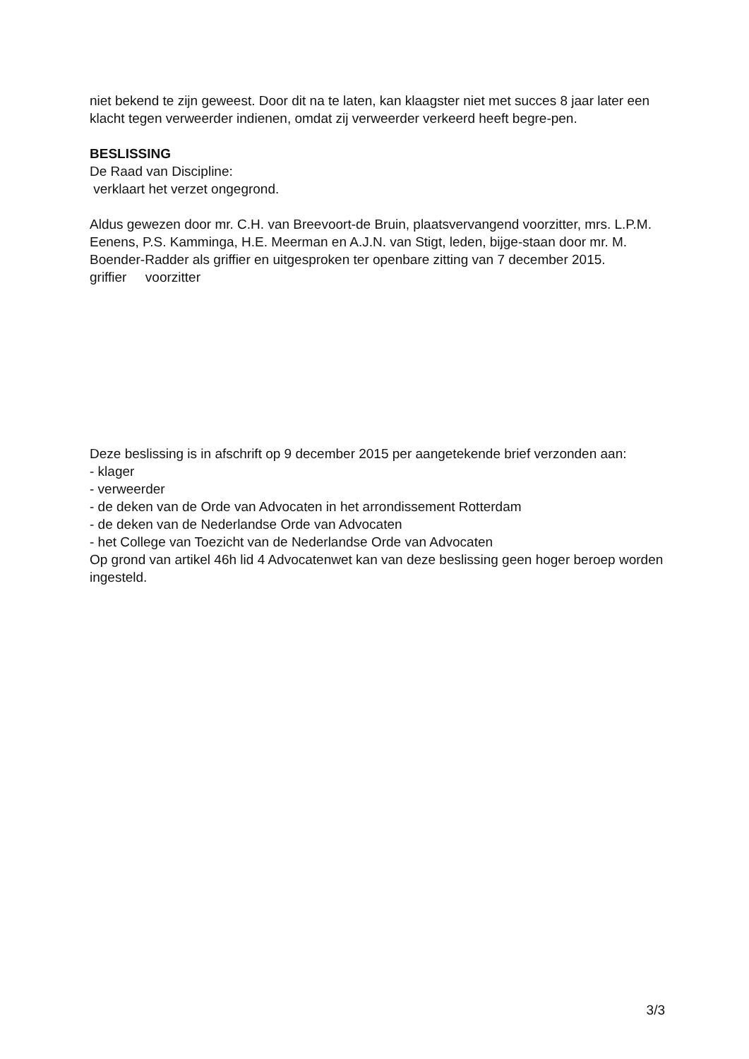niet bekend te zijn geweest. Door dit na te laten, kan klaagster niet met succes 8 jaar later een klacht tegen verweerder indienen, omdat zij verweerder verkeerd heeft begre-pen.
BESLISSING
De Raad van Discipline:
verklaart het verzet ongegrond.
Aldus gewezen door mr. C.H. van Breevoort-de Bruin, plaatsvervangend voorzitter, mrs. L.P.M. Eenens, P.S. Kamminga, H.E. Meerman en A.J.N. van Stigt, leden, bijge-staan door mr. M. Boender-Radder als griffier en uitgesproken ter openbare zitting van 7 december 2015.
griffier voorzitter
Deze beslissing is in afschrift op 9 december 2015 per aangetekende brief verzonden aan:
- klager
- verweerder
- de deken van de Orde van Advocaten in het arrondissement Rotterdam
- de deken van de Nederlandse Orde van Advocaten
- het College van Toezicht van de Nederlandse Orde van Advocaten
Op grond van artikel 46h lid 4 Advocatenwet kan van deze beslissing geen hoger beroep worden ingesteld.
3/3